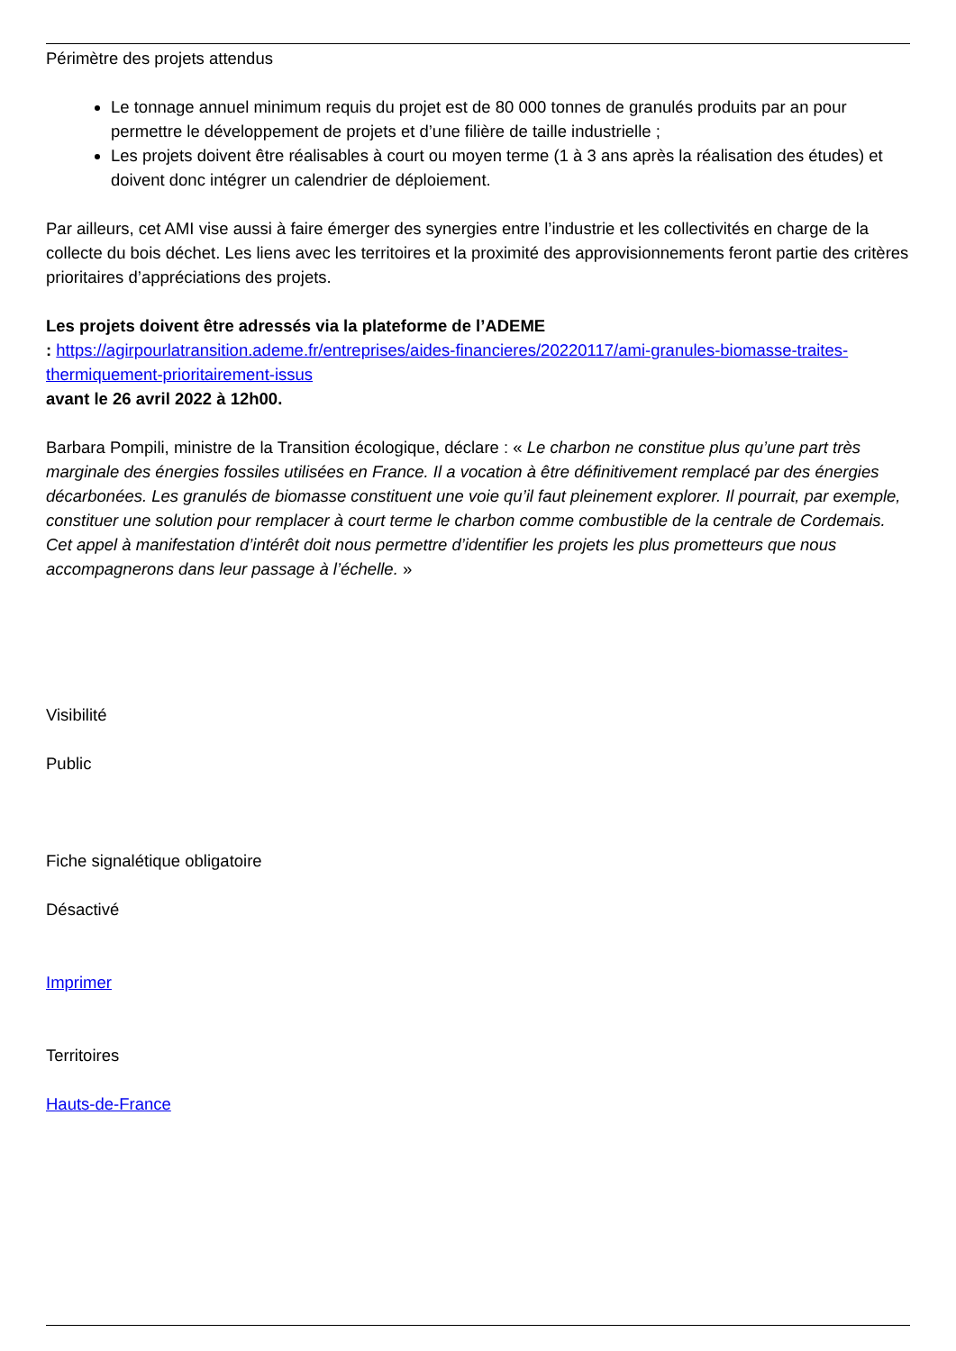Périmètre des projets attendus
Le tonnage annuel minimum requis du projet est de 80 000 tonnes de granulés produits par an pour permettre le développement de projets et d’une filière de taille industrielle ;
Les projets doivent être réalisables à court ou moyen terme (1 à 3 ans après la réalisation des études) et doivent donc intégrer un calendrier de déploiement.
Par ailleurs, cet AMI vise aussi à faire émerger des synergies entre l’industrie et les collectivités en charge de la collecte du bois déchet. Les liens avec les territoires et la proximité des approvisionnements feront partie des critères prioritaires d’appréciations des projets.
Les projets doivent être adressés via la plateforme de l’ADEME
: https://agirpourlatransition.ademe.fr/entreprises/aides-financieres/20220117/ami-granules-biomasse-traites-thermiquement-prioritairement-issus
avant le 26 avril 2022 à 12h00.
Barbara Pompili, ministre de la Transition écologique, déclare : « Le charbon ne constitue plus qu’une part très marginale des énergies fossiles utilisées en France. Il a vocation à être définitivement remplacé par des énergies décarbonées. Les granulés de biomasse constituent une voie qu’il faut pleinement explorer. Il pourrait, par exemple, constituer une solution pour remplacer à court terme le charbon comme combustible de la centrale de Cordemais. Cet appel à manifestation d’intérêt doit nous permettre d’identifier les projets les plus prometteurs que nous accompagnerons dans leur passage à l’échelle. »
Visibilité
Public
Fiche signalétique obligatoire
Désactivé
Imprimer
Territoires
Hauts-de-France